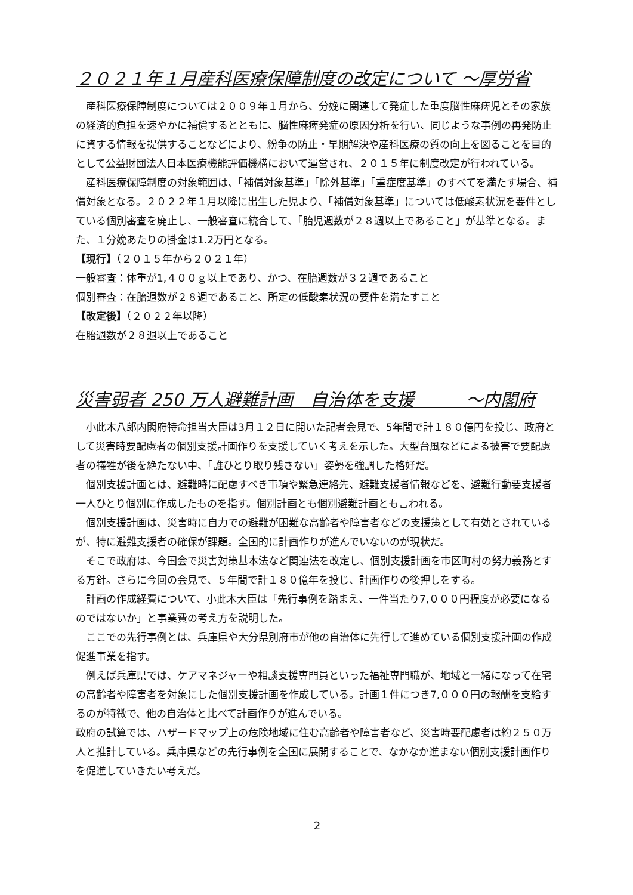２０２１年１月産科医療保障制度の改定について ～厚労省
産科医療保障制度については２００９年１月から、分娩に関連して発症した重度脳性麻痺児とその家族の経済的負担を速やかに補償するとともに、脳性麻痺発症の原因分析を行い、同じような事例の再発防止に資する情報を提供することなどにより、紛争の防止・早期解決や産科医療の質の向上を図ることを目的として公益財団法人日本医療機能評価機構において運営され、２０１５年に制度改定が行われている。
産科医療保障制度の対象範囲は、「補償対象基準」「除外基準」「重症度基準」のすべてを満たす場合、補償対象となる。２０２２年１月以降に出生した児より、「補償対象基準」については低酸素状況を要件としている個別審査を廃止し、一般審査に統合して、「胎児週数が２８週以上であること」が基準となる。また、１分娩あたりの掛金は1.2万円となる。
【現行】（２０１５年から２０２１年）
一般審査：体重が1,４００ｇ以上であり、かつ、在胎週数が３２週であること
個別審査：在胎週数が２８週であること、所定の低酸素状況の要件を満たすこと
【改定後】（２０２２年以降）
在胎週数が２８週以上であること
災害弱者 250 万人避難計画　自治体を支援　　　～内閣府
小此木八郎内閣府特命担当大臣は3月１２日に開いた記者会見で、5年間で計１８０億円を投じ、政府として災害時要配慮者の個別支援計画作りを支援していく考えを示した。大型台風などによる被害で要配慮者の犠牲が後を絶たない中、「誰ひとり取り残さない」姿勢を強調した格好だ。
個別支援計画とは、避難時に配慮すべき事項や緊急連絡先、避難支援者情報などを、避難行動要支援者一人ひとり個別に作成したものを指す。個別計画とも個別避難計画とも言われる。
個別支援計画は、災害時に自力での避難が困難な高齢者や障害者などの支援策として有効とされているが、特に避難支援者の確保が課題。全国的に計画作りが進んでいないのが現状だ。
そこで政府は、今国会で災害対策基本法など関連法を改定し、個別支援計画を市区町村の努力義務とする方針。さらに今回の会見で、５年間で計１８０億年を投じ、計画作りの後押しをする。
計画の作成経費について、小此木大臣は「先行事例を踏まえ、一件当たり7,０００円程度が必要になるのではないか」と事業費の考え方を説明した。
ここでの先行事例とは、兵庫県や大分県別府市が他の自治体に先行して進めている個別支援計画の作成促進事業を指す。
例えば兵庫県では、ケアマネジャーや相談支援専門員といった福祉専門職が、地域と一緒になって在宅の高齢者や障害者を対象にした個別支援計画を作成している。計画１件につき7,０００円の報酬を支給するのが特徴で、他の自治体と比べて計画作りが進んでいる。
政府の試算では、ハザードマップ上の危険地域に住む高齢者や障害者など、災害時要配慮者は約２５０万人と推計している。兵庫県などの先行事例を全国に展開することで、なかなか進まない個別支援計画作りを促進していきたい考えだ。
2